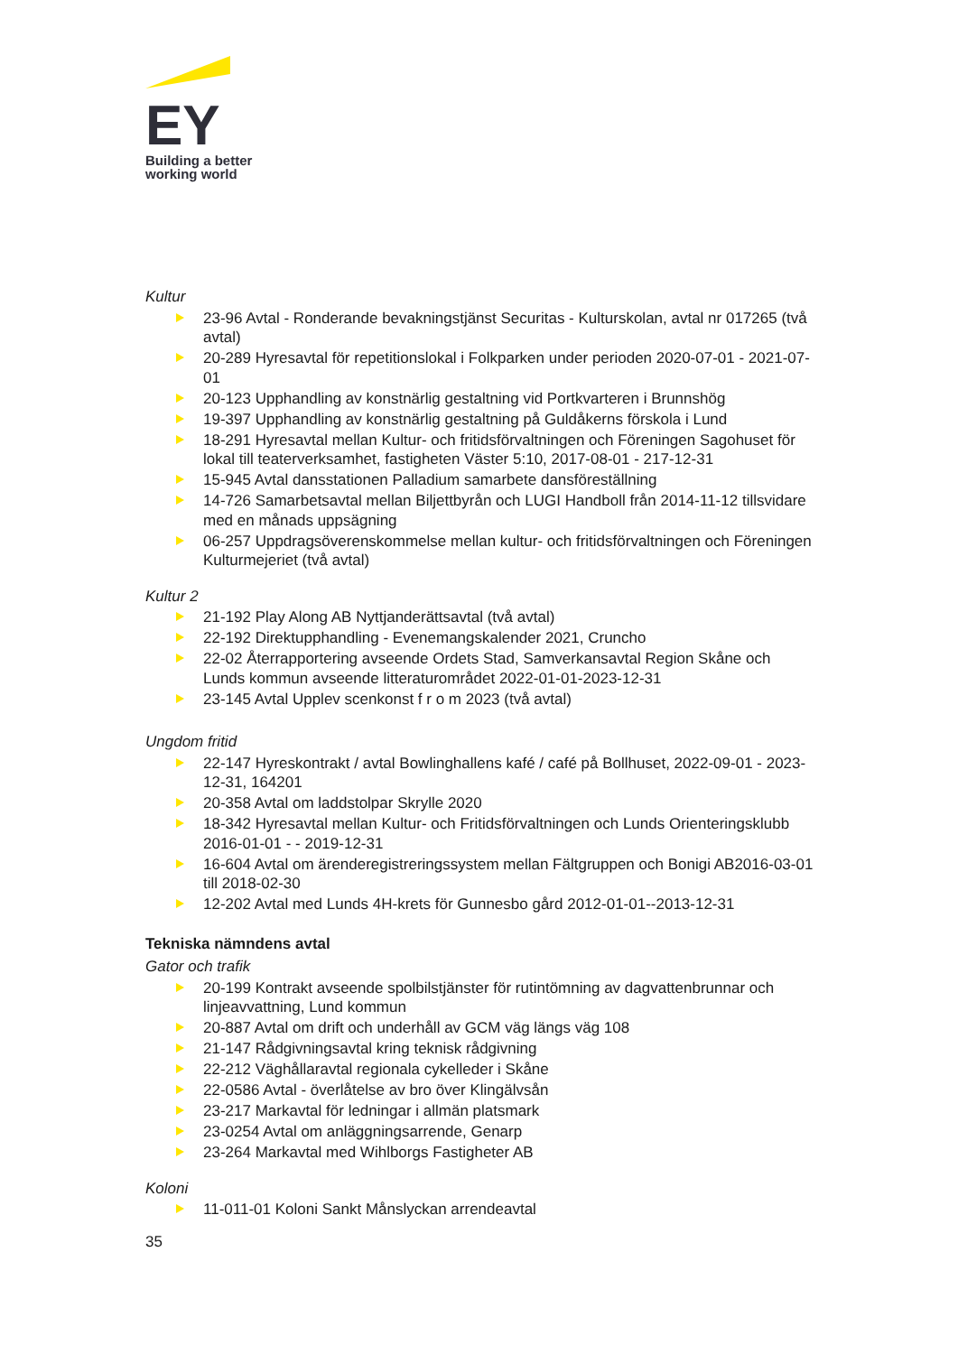EY
Building a better
working world
Kultur
23-96 Avtal - Ronderande bevakningstjänst Securitas - Kulturskolan, avtal nr 017265 (två avtal)
20-289 Hyresavtal för repetitionslokal i Folkparken under perioden 2020-07-01 - 2021-07-01
20-123 Upphandling av konstnärlig gestaltning vid Portkvarteren i Brunnshög
19-397 Upphandling av konstnärlig gestaltning på Guldåkerns förskola i Lund
18-291 Hyresavtal mellan Kultur- och fritidsförvaltningen och Föreningen Sagohuset för lokal till teaterverksamhet, fastigheten Väster 5:10, 2017-08-01 - 217-12-31
15-945 Avtal dansstationen Palladium samarbete dansföreställning
14-726 Samarbetsavtal mellan Biljettbyrån och LUGI Handboll från 2014-11-12 tillsvidare med en månads uppsägning
06-257 Uppdragsöverenskommelse mellan kultur- och fritidsförvaltningen och Föreningen Kulturmejeriet (två avtal)
Kultur 2
21-192 Play Along AB Nyttjanderättsavtal (två avtal)
22-192 Direktupphandling - Evenemangskalender 2021, Cruncho
22-02 Återrapportering avseende Ordets Stad, Samverkansavtal Region Skåne och Lunds kommun avseende litteraturområdet 2022-01-01-2023-12-31
23-145 Avtal Upplev scenkonst f r o m 2023 (två avtal)
Ungdom fritid
22-147 Hyreskontrakt / avtal Bowlinghallens kafé / café på Bollhuset, 2022-09-01 - 2023-12-31, 164201
20-358 Avtal om laddstolpar Skrylle 2020
18-342 Hyresavtal mellan Kultur- och Fritidsförvaltningen och Lunds Orienteringsklubb 2016-01-01 - - 2019-12-31
16-604 Avtal om ärenderegistreringssystem mellan Fältgruppen och Bonigi AB2016-03-01 till 2018-02-30
12-202 Avtal med Lunds 4H-krets för Gunnesbo gård 2012-01-01--2013-12-31
Tekniska nämndens avtal
Gator och trafik
20-199 Kontrakt avseende spolbilstjänster för rutintömning av dagvattenbrunnar och linjeavvattning, Lund kommun
20-887 Avtal om drift och underhåll av GCM väg längs väg 108
21-147 Rådgivningsavtal kring teknisk rådgivning
22-212 Väghållaravtal regionala cykelleder i Skåne
22-0586 Avtal - överlåtelse av bro över Klingälvsån
23-217 Markavtal för ledningar i allmän platsmark
23-0254 Avtal om anläggningsarrende, Genarp
23-264 Markavtal med Wihlborgs Fastigheter AB
Koloni
11-011-01 Koloni Sankt Månslyckan arrendeavtal
35